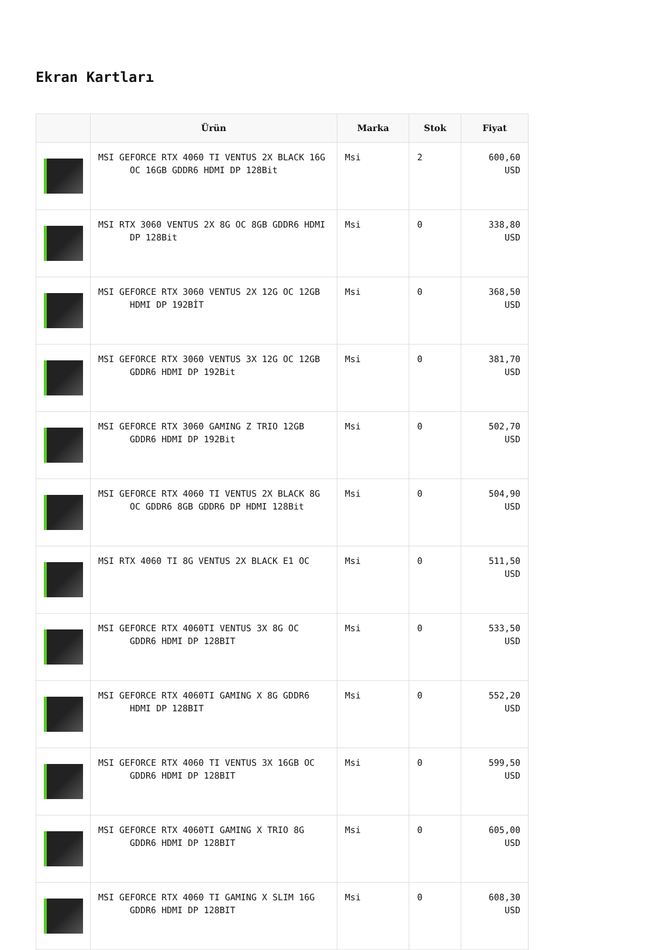Ekran Kartları
| | Ürün | Marka | Stok | Fiyat |
| --- | --- | --- | --- | --- |
| | MSI GEFORCE RTX 4060 TI VENTUS 2X BLACK 16G OC 16GB GDDR6 HDMI DP 128Bit | Msi | 2 | 600,60 USD |
| | MSI RTX 3060 VENTUS 2X 8G OC 8GB GDDR6 HDMI DP 128Bit | Msi | 0 | 338,80 USD |
| | MSI GEFORCE RTX 3060 VENTUS 2X 12G OC 12GB HDMI DP 192BİT | Msi | 0 | 368,50 USD |
| | MSI GEFORCE RTX 3060 VENTUS 3X 12G OC 12GB GDDR6 HDMI DP 192Bit | Msi | 0 | 381,70 USD |
| | MSI GEFORCE RTX 3060 GAMING Z TRIO 12GB GDDR6 HDMI DP 192Bit | Msi | 0 | 502,70 USD |
| | MSI GEFORCE RTX 4060 TI VENTUS 2X BLACK 8G OC GDDR6 8GB GDDR6 DP HDMI 128Bit | Msi | 0 | 504,90 USD |
| | MSI RTX 4060 TI 8G VENTUS 2X BLACK E1 OC | Msi | 0 | 511,50 USD |
| | MSI GEFORCE RTX 4060TI VENTUS 3X 8G OC GDDR6 HDMI DP 128BIT | Msi | 0 | 533,50 USD |
| | MSI GEFORCE RTX 4060TI GAMING X 8G GDDR6 HDMI DP 128BIT | Msi | 0 | 552,20 USD |
| | MSI GEFORCE RTX 4060 TI VENTUS 3X 16GB OC GDDR6 HDMI DP 128BIT | Msi | 0 | 599,50 USD |
| | MSI GEFORCE RTX 4060TI GAMING X TRIO 8G GDDR6 HDMI DP 128BIT | Msi | 0 | 605,00 USD |
| | MSI GEFORCE RTX 4060 TI GAMING X SLIM 16G GDDR6 HDMI DP 128BIT | Msi | 0 | 608,30 USD |